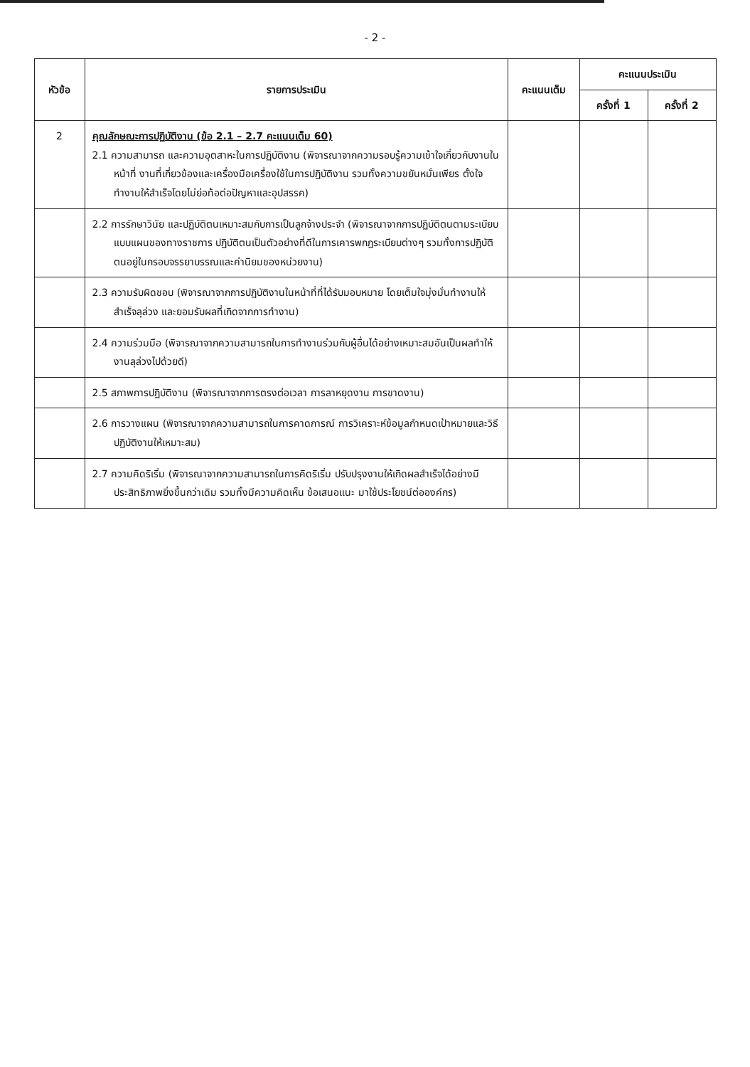- 2 -
| หัวข้อ | รายการประเมิน | คะแนนเต็ม | คะแนนประเมิน | |
| --- | --- | --- | --- | --- |
| | | | ครั้งที่ 1 | ครั้งที่ 2 |
| 2 | คุณลักษณะการปฏิบัติงาน (ข้อ 2.1 – 2.7 คะแนนเต็ม 60) 2.1 ความสามารถ และความอุตสาหะในการปฏิบัติงาน (พิจารณาจากความรอบรู้ความเข้าใจเกี่ยวกับงานในหน้าที่ งานที่เกี่ยวข้องและเครื่องมือเครื่องใช้ในการปฏิบัติงาน รวมทั้งความขยันหมั่นเพียร ตั้งใจทำงานให้สำเร็จโดยไม่ย่อท้อต่อปัญหาและอุปสรรค) | | | |
| | 2.2 การรักษาวินัย และปฏิบัติตนเหมาะสมกับการเป็นลูกจ้างประจำ (พิจารณาจากการปฏิบัติตนตามระเบียบแบบแผนของทางราชการ ปฏิบัติตนเป็นตัวอย่างที่ดีในการเคารพกฎระเบียบต่างๆ รวมทั้งการปฏิบัติตนอยู่ในกรอบจรรยาบรรณและค่านิยมของหน่วยงาน) | | | |
| | 2.3 ความรับผิดชอบ (พิจารณาจากการปฏิบัติงานในหน้าที่ที่ได้รับมอบหมาย โดยเต็มใจมุ่งมั่นทำงานให้สำเร็จลุล่วง และยอมรับผลที่เกิดจากการทำงาน) | | | |
| | 2.4 ความร่วมมือ (พิจารณาจากความสามารถในการทำงานร่วมกับผู้อื่นได้อย่างเหมาะสมอันเป็นผลทำให้งานลุล่วงไปด้วยดี) | | | |
| | 2.5 สภาพการปฏิบัติงาน (พิจารณาจากการตรงต่อเวลา การลาหยุดงาน การขาดงาน) | | | |
| | 2.6 การวางแผน (พิจารณาจากความสามารถในการคาดการณ์ การวิเคราะห์ข้อมูลกำหนดเป้าหมายและวิธีปฏิบัติงานให้เหมาะสม) | | | |
| | 2.7 ความคิดริเริ่ม (พิจารณาจากความสามารถในการคิดริเริ่ม ปรับปรุงงานให้เกิดผลสำเร็จได้อย่างมีประสิทธิภาพยิ่งขึ้นกว่าเดิม รวมทั้งมีความคิดเห็น ข้อเสนอแนะ มาใช้ประโยชน์ต่อองค์กร) | | | |